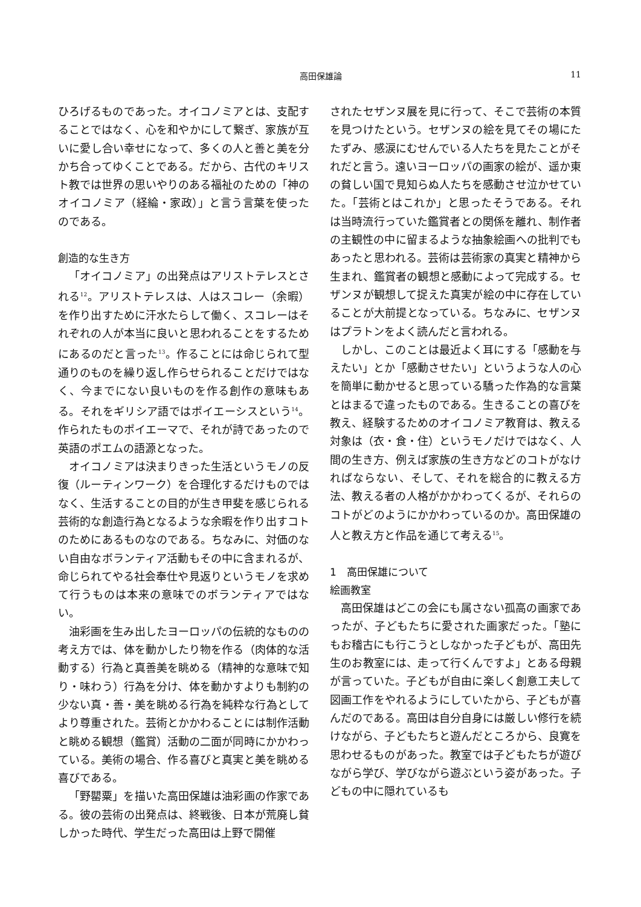高田保雄論 11
ひろげるものであった。オイコノミアとは、支配することではなく、心を和やかにして繋ぎ、家族が互いに愛し合い幸せになって、多くの人と善と美を分かち合ってゆくことである。だから、古代のキリスト教では世界の思いやりのある福祉のための「神のオイコノミア（経綸・家政）」と言う言葉を使ったのである。
創造的な生き方
「オイコノミア」の出発点はアリストテレスとされる<sup>12</sup>。アリストテレスは、人はスコレー（余暇）を作り出すために汗水たらして働く、スコレーはそれぞれの人が本当に良いと思われることをするためにあるのだと言った<sup>13</sup>。作ることには命じられて型通りのものを繰り返し作らせられることだけではなく、今までにない良いものを作る創作の意味もある。それをギリシア語ではポイエーシスという<sup>14</sup>。作られたものポイエーマで、それが詩であったので英語のポエムの語源となった。
オイコノミアは決まりきった生活というモノの反復（ルーティンワーク）を合理化するだけものではなく、生活することの目的が生き甲斐を感じられる芸術的な創造行為となるような余暇を作り出すコトのためにあるものなのである。ちなみに、対価のない自由なボランティア活動もその中に含まれるが、命じられてやる社会奉仕や見返りというモノを求めて行うものは本来の意味でのボランティアではない。
油彩画を生み出したヨーロッパの伝統的なものの考え方では、体を動かしたり物を作る（肉体的な活動する）行為と真善美を眺める（精神的な意味で知り・味わう）行為を分け、体を動かすよりも制約の少ない真・善・美を眺める行為を純粋な行為としてより尊重された。芸術とかかわることには制作活動と眺める観想（鑑賞）活動の二面が同時にかかわっている。美術の場合、作る喜びと真実と美を眺める喜びである。
「野罌粟」を描いた高田保雄は油彩画の作家である。彼の芸術の出発点は、終戦後、日本が荒廃し貧しかった時代、学生だった高田は上野で開催
されたセザンヌ展を見に行って、そこで芸術の本質を見つけたという。セザンヌの絵を見てその場にたたずみ、感涙にむせんでいる人たちを見たことがそれだと言う。遠いヨーロッパの画家の絵が、遥か東の貧しい国で見知らぬ人たちを感動させ泣かせていた。「芸術とはこれか」と思ったそうである。それは当時流行っていた鑑賞者との関係を離れ、制作者の主観性の中に留まるような抽象絵画への批判でもあったと思われる。芸術は芸術家の真実と精神から生まれ、鑑賞者の観想と感動によって完成する。セザンヌが観想して捉えた真実が絵の中に存在していることが大前提となっている。ちなみに、セザンヌはプラトンをよく読んだと言われる。
しかし、このことは最近よく耳にする「感動を与えたい」とか「感動させたい」というような人の心を簡単に動かせると思っている驕った作為的な言葉とはまるで違ったものである。生きることの喜びを教え、経験するためのオイコノミア教育は、教える対象は（衣・食・住）というモノだけではなく、人間の生き方、例えば家族の生き方などのコトがなければならない、そして、それを総合的に教える方法、教える者の人格がかかわってくるが、それらのコトがどのようにかかわっているのか。高田保雄の人と教え方と作品を通じて考える<sup>15</sup>。
1　高田保雄について
絵画教室
高田保雄はどこの会にも属さない孤高の画家であったが、子どもたちに愛された画家だった。「塾にもお稽古にも行こうとしなかった子どもが、高田先生のお教室には、走って行くんですよ」とある母親が言っていた。子どもが自由に楽しく創意工夫して図画工作をやれるようにしていたから、子どもが喜んだのである。高田は自分自身には厳しい修行を続けながら、子どもたちと遊んだところから、良寛を思わせるものがあった。教室では子どもたちが遊びながら学び、学びながら遊ぶという姿があった。子どもの中に隠れているも